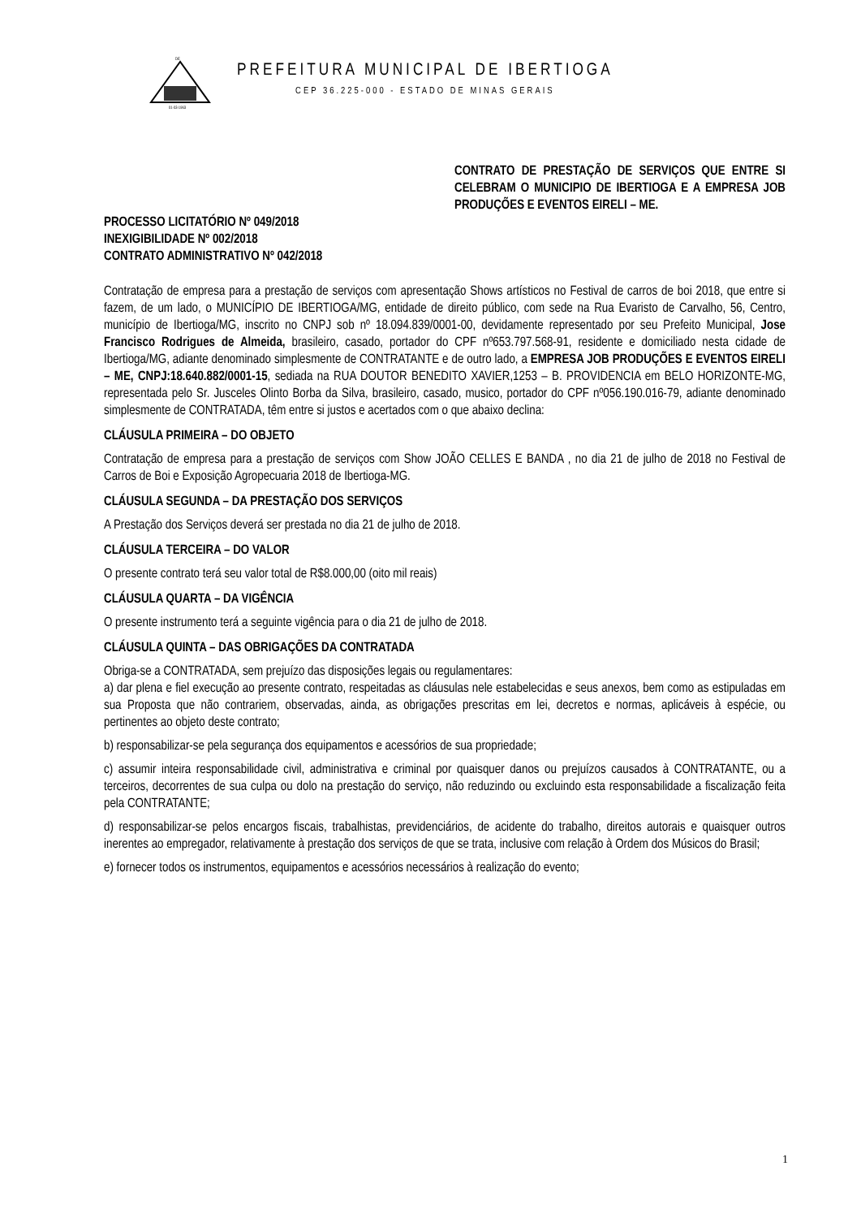DE
01-03-1963
PREFEITURA MUNICIPAL DE IBERTIOGA
CEP 36.225-000 - ESTADO DE MINAS GERAIS
CONTRATO DE PRESTAÇÃO DE SERVIÇOS QUE ENTRE SI CELEBRAM O MUNICIPIO DE IBERTIOGA E A EMPRESA JOB PRODUÇÕES E EVENTOS EIRELI – ME.
PROCESSO LICITATÓRIO Nº 049/2018
INEXIGIBILIDADE Nº 002/2018
CONTRATO ADMINISTRATIVO Nº 042/2018
Contratação de empresa para a prestação de serviços com apresentação Shows artísticos no Festival de carros de boi 2018, que entre si fazem, de um lado, o MUNICÍPIO DE IBERTIOGA/MG, entidade de direito público, com sede na Rua Evaristo de Carvalho, 56, Centro, município de Ibertioga/MG, inscrito no CNPJ sob nº 18.094.839/0001-00, devidamente representado por seu Prefeito Municipal, Jose Francisco Rodrigues de Almeida, brasileiro, casado, portador do CPF nº653.797.568-91, residente e domiciliado nesta cidade de Ibertioga/MG, adiante denominado simplesmente de CONTRATANTE e de outro lado, a EMPRESA JOB PRODUÇÕES E EVENTOS EIRELI – ME, CNPJ:18.640.882/0001-15, sediada na RUA DOUTOR BENEDITO XAVIER,1253 – B. PROVIDENCIA em BELO HORIZONTE-MG, representada pelo Sr. Jusceles Olinto Borba da Silva, brasileiro, casado, musico, portador do CPF nº056.190.016-79, adiante denominado simplesmente de CONTRATADA, têm entre si justos e acertados com o que abaixo declina:
CLÁUSULA PRIMEIRA – DO OBJETO
Contratação de empresa para a prestação de serviços com Show JOÃO CELLES E BANDA , no dia 21 de julho de 2018 no Festival de Carros de Boi e Exposição Agropecuaria 2018 de Ibertioga-MG.
CLÁUSULA SEGUNDA – DA PRESTAÇÃO DOS SERVIÇOS
A Prestação dos Serviços deverá ser prestada no dia 21 de julho de 2018.
CLÁUSULA TERCEIRA – DO VALOR
O presente contrato terá seu valor total de R$8.000,00 (oito mil reais)
CLÁUSULA QUARTA – DA VIGÊNCIA
O presente instrumento terá a seguinte vigência para o dia 21 de julho de 2018.
CLÁUSULA QUINTA – DAS OBRIGAÇÕES DA CONTRATADA
Obriga-se a CONTRATADA, sem prejuízo das disposições legais ou regulamentares:
a) dar plena e fiel execução ao presente contrato, respeitadas as cláusulas nele estabelecidas e seus anexos, bem como as estipuladas em sua Proposta que não contrariem, observadas, ainda, as obrigações prescritas em lei, decretos e normas, aplicáveis à espécie, ou pertinentes ao objeto deste contrato;
b) responsabilizar-se pela segurança dos equipamentos e acessórios de sua propriedade;
c) assumir inteira responsabilidade civil, administrativa e criminal por quaisquer danos ou prejuízos causados à CONTRATANTE, ou a terceiros, decorrentes de sua culpa ou dolo na prestação do serviço, não reduzindo ou excluindo esta responsabilidade a fiscalização feita pela CONTRATANTE;
d) responsabilizar-se pelos encargos fiscais, trabalhistas, previdenciários, de acidente do trabalho, direitos autorais e quaisquer outros inerentes ao empregador, relativamente à prestação dos serviços de que se trata, inclusive com relação à Ordem dos Músicos do Brasil;
e) fornecer todos os instrumentos, equipamentos e acessórios necessários à realização do evento;
1